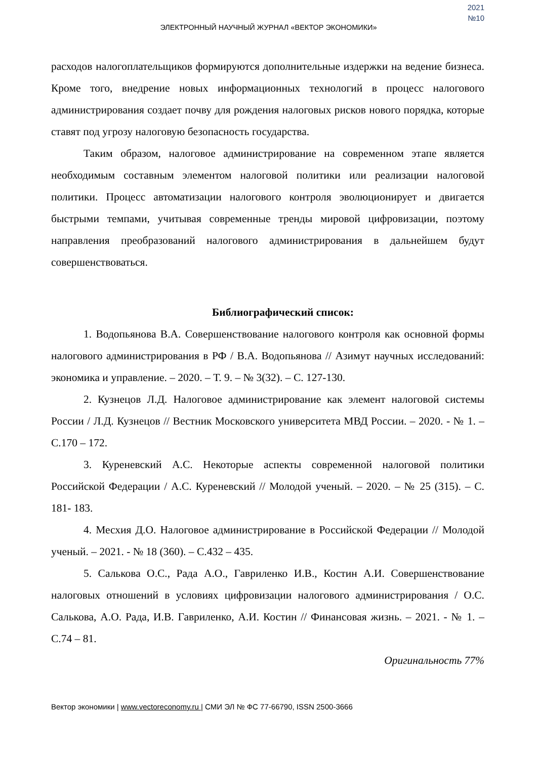2021
№10
ЭЛЕКТРОННЫЙ НАУЧНЫЙ ЖУРНАЛ «ВЕКТОР ЭКОНОМИКИ»
расходов налогоплательщиков формируются дополнительные издержки на ведение бизнеса. Кроме того, внедрение новых информационных технологий в процесс налогового администрирования создает почву для рождения налоговых рисков нового порядка, которые ставят под угрозу налоговую безопасность государства.
Таким образом, налоговое администрирование на современном этапе является необходимым составным элементом налоговой политики или реализации налоговой политики. Процесс автоматизации налогового контроля эволюционирует и двигается быстрыми темпами, учитывая современные тренды мировой цифровизации, поэтому направления преобразований налогового администрирования в дальнейшем будут совершенствоваться.
Библиографический список:
1. Водопьянова В.А. Совершенствование налогового контроля как основной формы налогового администрирования в РФ / В.А. Водопьянова // Азимут научных исследований: экономика и управление. – 2020. – Т. 9. – № 3(32). – С. 127-130.
2. Кузнецов Л.Д. Налоговое администрирование как элемент налоговой системы России / Л.Д. Кузнецов // Вестник Московского университета МВД России. – 2020. - № 1. – С.170 – 172.
3. Куреневский А.С. Некоторые аспекты современной налоговой политики Российской Федерации / А.С. Куреневский // Молодой ученый. – 2020. – № 25 (315). – С. 181- 183.
4. Месхия Д.О. Налоговое администрирование в Российской Федерации // Молодой ученый. – 2021. - № 18 (360). – С.432 – 435.
5. Салькова О.С., Рада А.О., Гавриленко И.В., Костин А.И. Совершенствование налоговых отношений в условиях цифровизации налогового администрирования / О.С. Салькова, А.О. Рада, И.В. Гавриленко, А.И. Костин // Финансовая жизнь. – 2021. - № 1. – С.74 – 81.
Оригинальность 77%
Вектор экономики | www.vectoreconomy.ru | СМИ ЭЛ № ФС 77-66790, ISSN 2500-3666